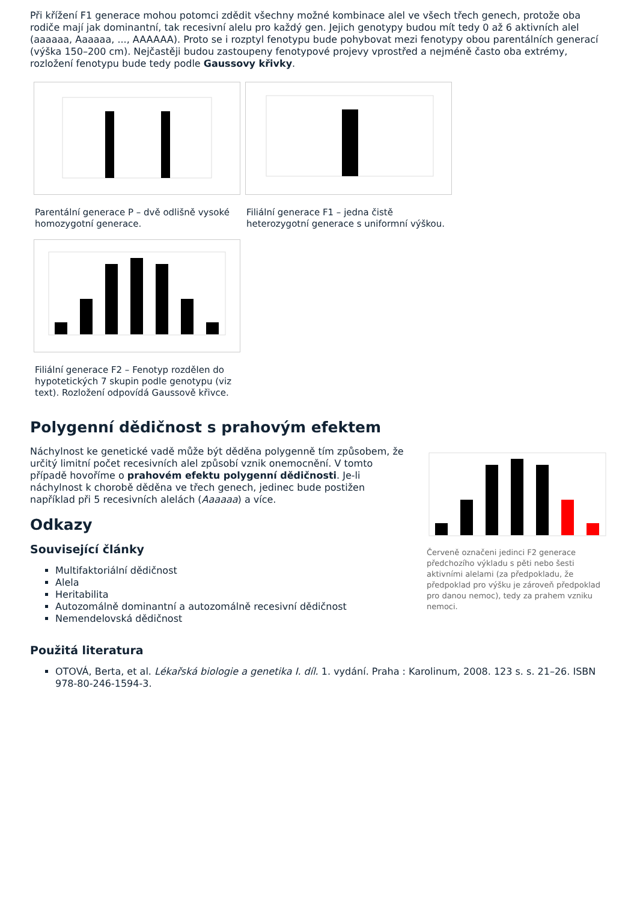Při křížení F1 generace mohou potomci zdědit všechny možné kombinace alel ve všech třech genech, protože oba rodiče mají jak dominantní, tak recesivní alelu pro každý gen. Jejich genotypy budou mít tedy 0 až 6 aktivních alel (aaaaaa, Aaaaaa, ..., AAAAAA). Proto se i rozptyl fenotypu bude pohybovat mezi fenotypy obou parentálních generací (výška 150–200 cm). Nejčastěji budou zastoupeny fenotypové projevy vprostřed a nejméně často oba extrémy, rozložení fenotypu bude tedy podle Gaussovy křivky.
Parentální generace P – dvě odlišně vysoké homozygotní generace.
Filiální generace F1 – jedna čistě heterozygotní generace s uniformní výškou.
Filiální generace F2 – Fenotyp rozdělen do hypotetických 7 skupin podle genotypu (viz text). Rozložení odpovídá Gaussově křivce.
Polygenní dědičnost s prahovým efektem
Náchylnost ke genetické vadě může být děděna polygenně tím způsobem, že určitý limitní počet recesivních alel způsobí vznik onemocnění. V tomto případě hovoříme o prahovém efektu polygenní dědičnosti. Je-li náchylnost k chorobě děděna ve třech genech, jedinec bude postižen například při 5 recesivních alelách (Aaaaaa) a více.
Odkazy
Související články
Multifaktoriální dědičnost
Alela
Heritabilita
Autozomálně dominantní a autozomálně recesivní dědičnost
Nemendelovská dědičnost
Červeně označeni jedinci F2 generace předchozího výkladu s pěti nebo šesti aktivními alelami (za předpokladu, že předpoklad pro výšku je zároveň předpoklad pro danou nemoc), tedy za prahem vzniku nemoci.
Použitá literatura
OTOVÁ, Berta, et al. Lékařská biologie a genetika I. díl. 1. vydání. Praha : Karolinum, 2008. 123 s. s. 21–26. ISBN 978-80-246-1594-3.